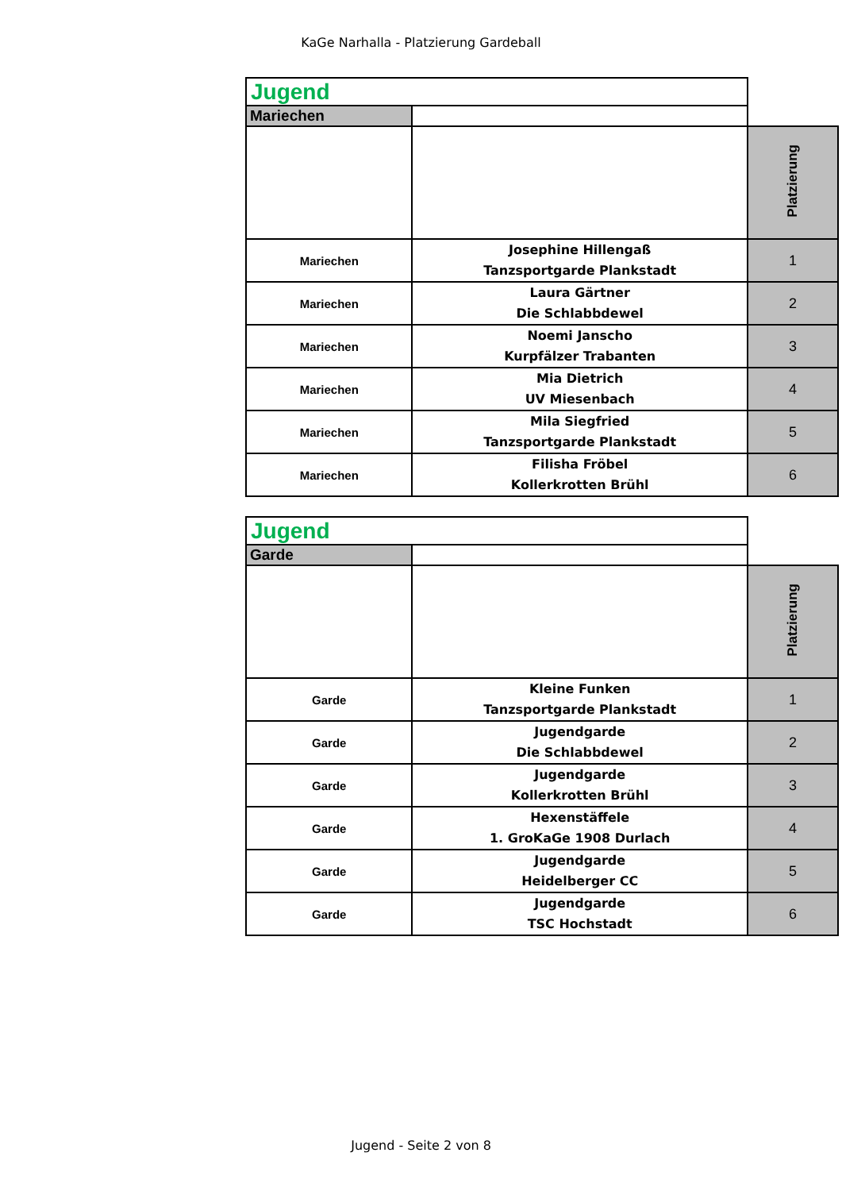KaGe Narhalla - Platzierung Gardeball
| Jugend | | |
| Mariechen | | |
| | | Platzierung |
| Mariechen | Josephine Hillengaß Tanzsportgarde Plankstadt | 1 |
| Mariechen | Laura Gärtner Die Schlabbdewel | 2 |
| Mariechen | Noemi Janscho Kurpfälzer Trabanten | 3 |
| Mariechen | Mia Dietrich UV Miesenbach | 4 |
| Mariechen | Mila Siegfried Tanzsportgarde Plankstadt | 5 |
| Mariechen | Filisha Fröbel Kollerkrotten Brühl | 6 |
| Jugend | | |
| Garde | | |
| | | Platzierung |
| Garde | Kleine Funken Tanzsportgarde Plankstadt | 1 |
| Garde | Jugendgarde Die Schlabbdewel | 2 |
| Garde | Jugendgarde Kollerkrotten Brühl | 3 |
| Garde | Hexenstäffele 1. GroKaGe 1908 Durlach | 4 |
| Garde | Jugendgarde Heidelberger CC | 5 |
| Garde | Jugendgarde TSC Hochstadt | 6 |
Jugend - Seite 2 von 8